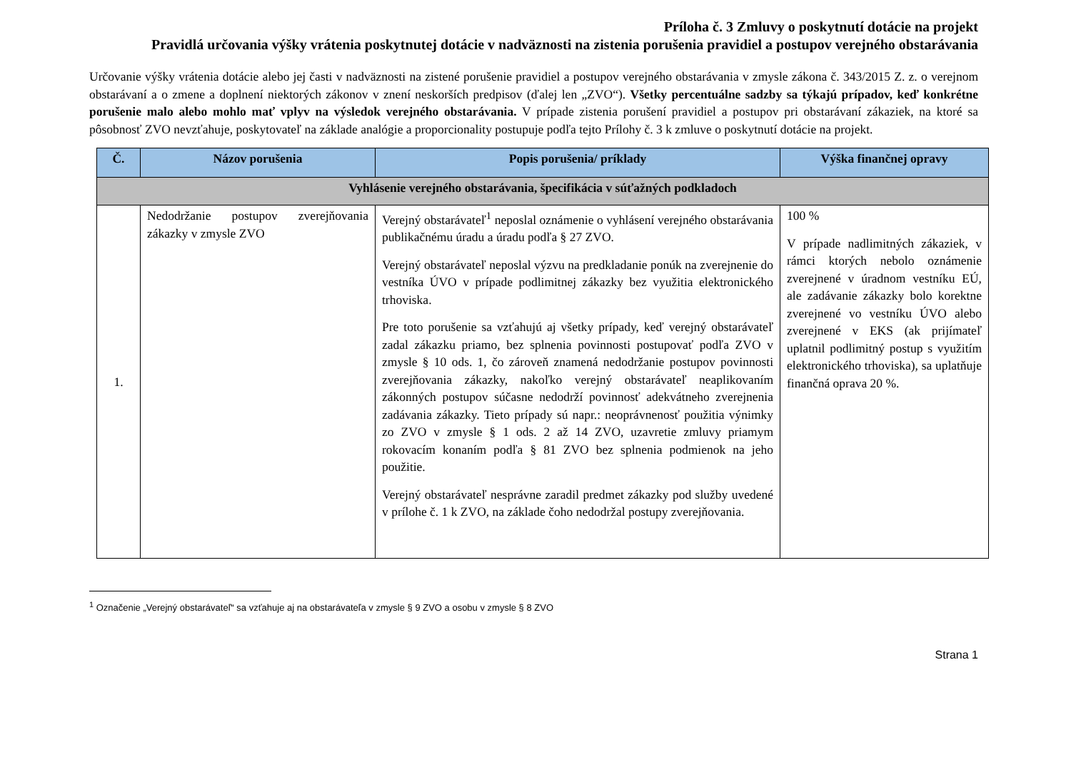Príloha č. 3 Zmluvy o poskytnutí dotácie na projekt
Pravidlá určovania výšky vrátenia poskytnutej dotácie v nadväznosti na zistenia porušenia pravidiel a postupov verejného obstarávania
Určovanie výšky vrátenia dotácie alebo jej časti v nadväznosti na zistené porušenie pravidiel a postupov verejného obstarávania v zmysle zákona č. 343/2015 Z. z. o verejnom obstarávaní a o zmene a doplnení niektorých zákonov v znení neskorších predpisov (ďalej len „ZVO“). Všetky percentuálne sadzby sa týkajú prípadov, keď konkrétne porušenie malo alebo mohlo mať vplyv na výsledok verejného obstarávania. V prípade zistenia porušení pravidiel a postupov pri obstarávaní zákaziek, na ktoré sa pôsobnosť ZVO nevzťahuje, poskytovateľ na základe analógie a proporcionality postupuje podľa tejto Prílohy č. 3 k zmluve o poskytnutí dotácie na projekt.
| Č. | Názov porušenia | Popis porušenia/ príklady | Výška finančnej opravy |
| --- | --- | --- | --- |
| Vyhlásenie verejného obstarávania, špecifikácia v súťažných podkladoch | | | |
| 1. | Nedodržanie postupov zverejňovania zákazky v zmysle ZVO | Verejný obstarávateľ<sup>1</sup> neposlal oznámenie o vyhlásení verejného obstarávania publikačnému úradu a úradu podľa § 27 ZVO. Verejný obstarávateľ neposlal výzvu na predkladanie ponúk na zverejnenie do vestníka ÚVO v prípade podlimitnej zákazky bez využitia elektronického trhoviska. Pre toto porušenie sa vzťahujú aj všetky prípady, keď verejný obstarávateľ zadal zákazku priamo, bez splnenia povinnosti postupovať podľa ZVO v zmysle § 10 ods. 1, čo zároveň znamená nedodržanie postupov povinnosti zverejňovania zákazky, nakoľko verejný obstarávateľ neaplikovaním zákonných postupov súčasne nedodrží povinnosť adekvátneho zverejnenia zadávania zákazky. Tieto prípady sú napr.: neoprávnenosť použitia výnimky zo ZVO v zmysle § 1 ods. 2 až 14 ZVO, uzavretie zmluvy priamym rokovacím konaním podľa § 81 ZVO bez splnenia podmienok na jeho použitie. Verejný obstarávateľ nesprávne zaradil predmet zákazky pod služby uvedené v prílohe č. 1 k ZVO, na základe čoho nedodržal postupy zverejňovania. | 100 % V prípade nadlimitných zákaziek, v rámci ktorých nebolo oznámenie zverejnené v úradnom vestníku EÚ, ale zadávanie zákazky bolo korektne zverejnené vo vestníku ÚVO alebo zverejnené v EKS (ak prijímateľ uplatnil podlimitný postup s využitím elektronického trhoviska), sa uplatňuje finančná oprava 20 %. |
<sup>1</sup> Označenie „Verejný obstarávateľ“ sa vzťahuje aj na obstarávateľa v zmysle § 9 ZVO a osobu v zmysle § 8 ZVO
Strana 1